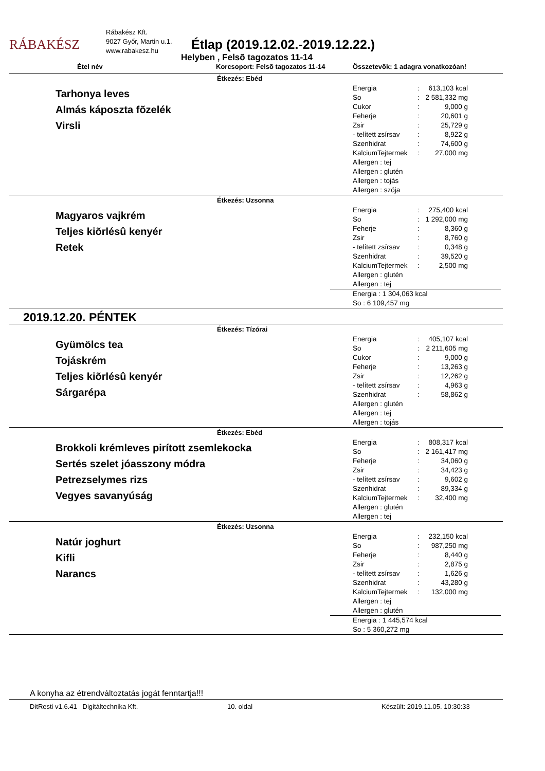RÁBAKÉSZ
Rábakész Kft.
9027 Győr, Martin u.1.
www.rabakesz.hu
Étlap (2019.12.02.-2019.12.22.)
Helyben , Felsõ tagozatos 11-14
Étel név Korcsoport: Felsõ tagozatos 11-14 Összetevõk: 1 adagra vonatkozóan!
Étkezés: Ebéd
Tarhonya leves
Almás káposzta fõzelék
Virsli
| Energia | : | 613,103 kcal |
| So | : | 2 581,332 mg |
| Cukor | : | 9,000 g |
| Feherje | : | 20,601 g |
| Zsir | : | 25,729 g |
| - telített zsírsav | : | 8,922 g |
| Szenhidrat | : | 74,600 g |
| KalciumTejtermek | : | 27,000 mg |
Allergen : tej
Allergen : glutén
Allergen : tojás
Allergen : szója
Étkezés: Uzsonna
Magyaros vajkrém
Teljes kiõrlésû kenyér
Retek
| Energia | : | 275,400 kcal |
| So | : | 1 292,000 mg |
| Feherje | : | 8,360 g |
| Zsir | : | 8,760 g |
| - telített zsírsav | : | 0,348 g |
| Szenhidrat | : | 39,520 g |
| KalciumTejtermek | : | 2,500 mg |
Allergen : glutén
Allergen : tej
Energia : 1 304,063 kcal
So : 6 109,457 mg
2019.12.20. PÉNTEK
Étkezés: Tízórai
Gyümölcs tea
Tojáskrém
Teljes kiõrlésû kenyér
Sárgarépa
| Energia | : | 405,107 kcal |
| So | : | 2 211,605 mg |
| Cukor | : | 9,000 g |
| Feherje | : | 13,263 g |
| Zsir | : | 12,262 g |
| - telített zsírsav | : | 4,963 g |
| Szenhidrat | : | 58,862 g |
Allergen : glutén
Allergen : tej
Allergen : tojás
Étkezés: Ebéd
Brokkoli krémleves pirított zsemlekocka
Sertés szelet jóasszony módra
Petrezselymes rizs
Vegyes savanyúság
| Energia | : | 808,317 kcal |
| So | : | 2 161,417 mg |
| Feherje | : | 34,060 g |
| Zsir | : | 34,423 g |
| - telített zsírsav | : | 9,602 g |
| Szenhidrat | : | 89,334 g |
| KalciumTejtermek | : | 32,400 mg |
Allergen : glutén
Allergen : tej
Étkezés: Uzsonna
Natúr joghurt
Kifli
Narancs
| Energia | : | 232,150 kcal |
| So | : | 987,250 mg |
| Feherje | : | 8,440 g |
| Zsir | : | 2,875 g |
| - telített zsírsav | : | 1,626 g |
| Szenhidrat | : | 43,280 g |
| KalciumTejtermek | : | 132,000 mg |
Allergen : tej
Allergen : glutén
Energia : 1 445,574 kcal
So : 5 360,272 mg
A konyha az étrendváltoztatás jogát fenntartja!!!
DitResti v1.6.41 Digitáltechnika Kft. 10. oldal Készült: 2019.11.05. 10:30:33